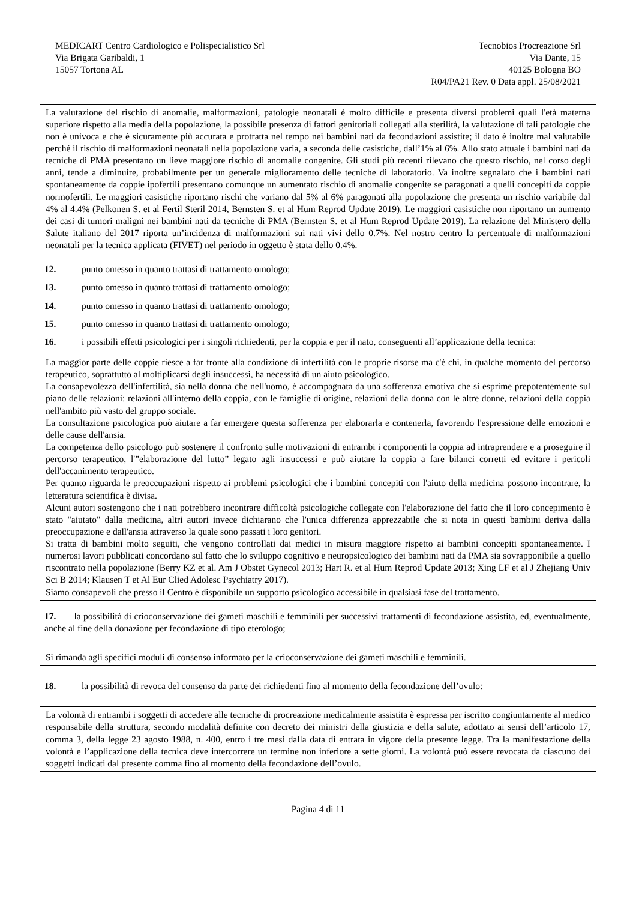MEDICART Centro Cardiologico e Polispecialistico Srl
Via Brigata Garibaldi, 1
15057 Tortona AL
Tecnobios Procreazione Srl
Via Dante, 15
40125 Bologna BO
R04/PA21 Rev. 0 Data appl. 25/08/2021
La valutazione del rischio di anomalie, malformazioni, patologie neonatali è molto difficile e presenta diversi problemi quali l'età materna superiore rispetto alla media della popolazione, la possibile presenza di fattori genitoriali collegati alla sterilità, la valutazione di tali patologie che non è univoca e che è sicuramente più accurata e protratta nel tempo nei bambini nati da fecondazioni assistite; il dato è inoltre mal valutabile perché il rischio di malformazioni neonatali nella popolazione varia, a seconda delle casistiche, dall’1% al 6%. Allo stato attuale i bambini nati da tecniche di PMA presentano un lieve maggiore rischio di anomalie congenite. Gli studi più recenti rilevano che questo rischio, nel corso degli anni, tende a diminuire, probabilmente per un generale miglioramento delle tecniche di laboratorio. Va inoltre segnalato che i bambini nati spontaneamente da coppie ipofertili presentano comunque un aumentato rischio di anomalie congenite se paragonati a quelli concepiti da coppie normofertili. Le maggiori casistiche riportano rischi che variano dal 5% al 6% paragonati alla popolazione che presenta un rischio variabile dal 4% al 4.4% (Pelkonen S. et al Fertil Steril 2014, Bernsten S. et al Hum Reprod Update 2019). Le maggiori casistiche non riportano un aumento dei casi di tumori maligni nei bambini nati da tecniche di PMA (Bernsten S. et al Hum Reprod Update 2019). La relazione del Ministero della Salute italiano del 2017 riporta un’incidenza di malformazioni sui nati vivi dello 0.7%. Nel nostro centro la percentuale di malformazioni neonatali per la tecnica applicata (FIVET) nel periodo in oggetto è stata dello 0.4%.
12. punto omesso in quanto trattasi di trattamento omologo;
13. punto omesso in quanto trattasi di trattamento omologo;
14. punto omesso in quanto trattasi di trattamento omologo;
15. punto omesso in quanto trattasi di trattamento omologo;
16. i possibili effetti psicologici per i singoli richiedenti, per la coppia e per il nato, conseguenti all’applicazione della tecnica:
La maggior parte delle coppie riesce a far fronte alla condizione di infertilità con le proprie risorse ma c'è chi, in qualche momento del percorso terapeutico, soprattutto al moltiplicarsi degli insuccessi, ha necessità di un aiuto psicologico.
La consapevolezza dell'infertilità, sia nella donna che nell'uomo, è accompagnata da una sofferenza emotiva che si esprime prepotentemente sul piano delle relazioni: relazioni all'interno della coppia, con le famiglie di origine, relazioni della donna con le altre donne, relazioni della coppia nell'ambito più vasto del gruppo sociale.
La consultazione psicologica può aiutare a far emergere questa sofferenza per elaborarla e contenerla, favorendo l'espressione delle emozioni e delle cause dell'ansia.
La competenza dello psicologo può sostenere il confronto sulle motivazioni di entrambi i componenti la coppia ad intraprendere e a proseguire il percorso terapeutico, l'”elaborazione del lutto” legato agli insuccessi e può aiutare la coppia a fare bilanci corretti ed evitare i pericoli dell'accanimento terapeutico.
Per quanto riguarda le preoccupazioni rispetto ai problemi psicologici che i bambini concepiti con l'aiuto della medicina possono incontrare, la letteratura scientifica è divisa.
Alcuni autori sostengono che i nati potrebbero incontrare difficoltà psicologiche collegate con l'elaborazione del fatto che il loro concepimento è stato "aiutato" dalla medicina, altri autori invece dichiarano che l'unica differenza apprezzabile che si nota in questi bambini deriva dalla preoccupazione e dall'ansia attraverso la quale sono passati i loro genitori.
Si tratta di bambini molto seguiti, che vengono controllati dai medici in misura maggiore rispetto ai bambini concepiti spontaneamente. I numerosi lavori pubblicati concordano sul fatto che lo sviluppo cognitivo e neuropsicologico dei bambini nati da PMA sia sovrapponibile a quello riscontrato nella popolazione (Berry KZ et al. Am J Obstet Gynecol 2013; Hart R. et al Hum Reprod Update 2013; Xing LF et al J Zhejiang Univ Sci B 2014; Klausen T et Al Eur Clied Adolesc Psychiatry 2017).
Siamo consapevoli che presso il Centro è disponibile un supporto psicologico accessibile in qualsiasi fase del trattamento.
17. la possibilità di crioconservazione dei gameti maschili e femminili per successivi trattamenti di fecondazione assistita, ed, eventualmente, anche al fine della donazione per fecondazione di tipo eterologo;
Si rimanda agli specifici moduli di consenso informato per la crioconservazione dei gameti maschili e femminili.
18. la possibilità di revoca del consenso da parte dei richiedenti fino al momento della fecondazione dell’ovulo:
La volontà di entrambi i soggetti di accedere alle tecniche di procreazione medicalmente assistita è espressa per iscritto congiuntamente al medico responsabile della struttura, secondo modalità definite con decreto dei ministri della giustizia e della salute, adottato ai sensi dell’articolo 17, comma 3, della legge 23 agosto 1988, n. 400, entro i tre mesi dalla data di entrata in vigore della presente legge. Tra la manifestazione della volontà e l’applicazione della tecnica deve intercorrere un termine non inferiore a sette giorni. La volontà può essere revocata da ciascuno dei soggetti indicati dal presente comma fino al momento della fecondazione dell’ovulo.
Pagina 4 di 11